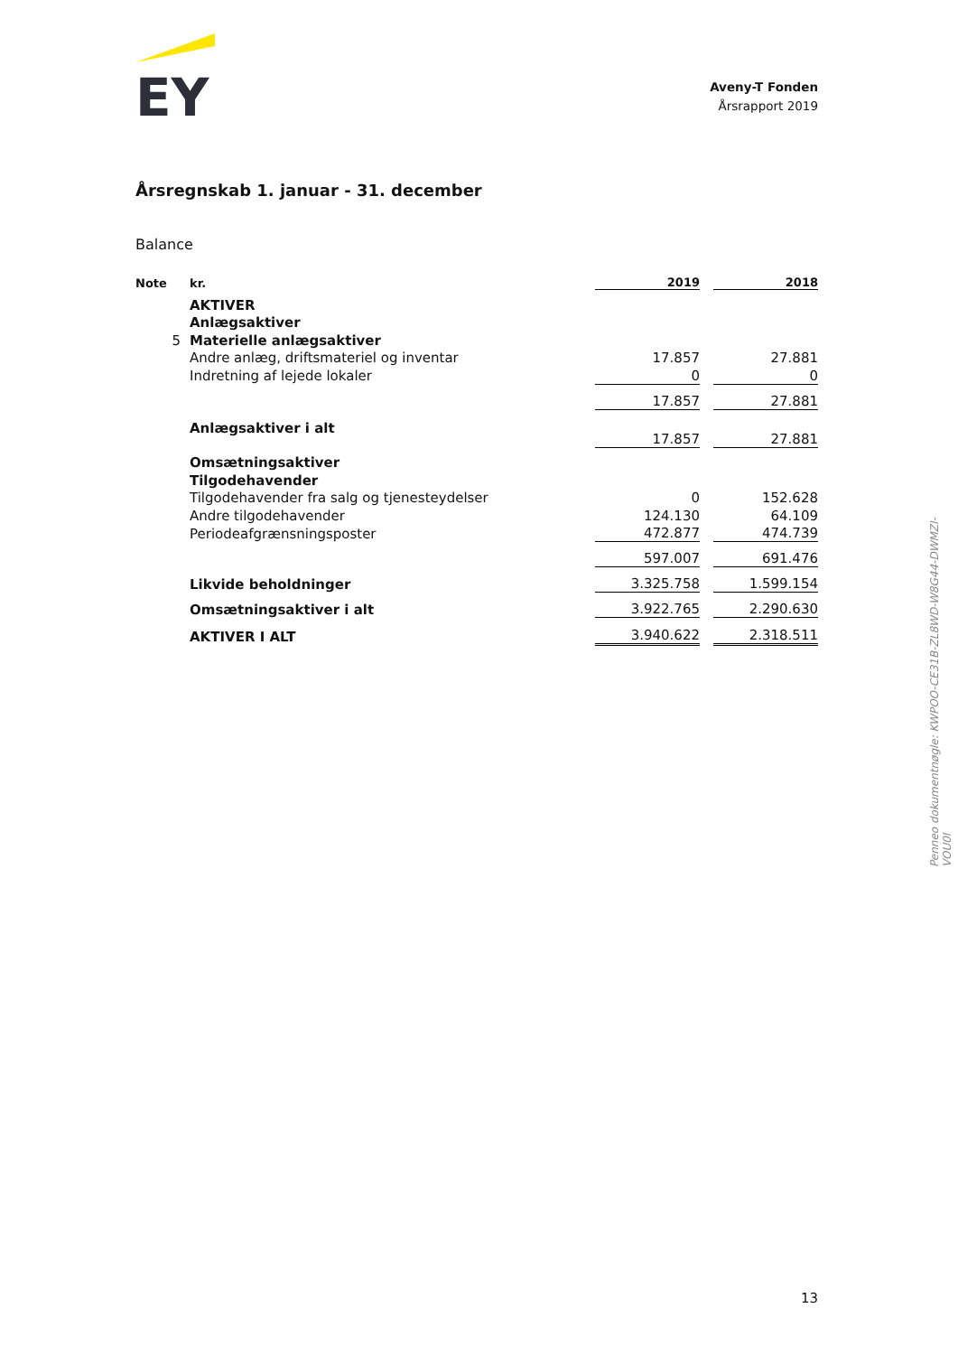EY
Aveny-T Fonden
Årsrapport 2019
Årsregnskab 1. januar - 31. december
Balance
| Note | kr. | 2019 | | 2018 |
| --- | --- | --- | --- | --- |
| | AKTIVER | | | |
| | Anlægsaktiver | | | |
| 5 | Materielle anlægsaktiver | | | |
| | Andre anlæg, driftsmateriel og inventar | 17.857 | | 27.881 |
| | Indretning af lejede lokaler | 0 | | 0 |
| | | 17.857 | | 27.881 |
| | Anlægsaktiver i alt | 17.857 | | 27.881 |
| | Omsætningsaktiver | | | |
| | Tilgodehavender | | | |
| | Tilgodehavender fra salg og tjenesteydelser | 0 | | 152.628 |
| | Andre tilgodehavender | 124.130 | | 64.109 |
| | Periodeafgrænsningsposter | 472.877 | | 474.739 |
| | | 597.007 | | 691.476 |
| | Likvide beholdninger | 3.325.758 | | 1.599.154 |
| | Omsætningsaktiver i alt | 3.922.765 | | 2.290.630 |
| | AKTIVER I ALT | 3.940.622 | | 2.318.511 |
Penneo dokumentnøgle: KWPOO-CE31B-ZL8WD-W8G44-DWMZI-VOU0I
13